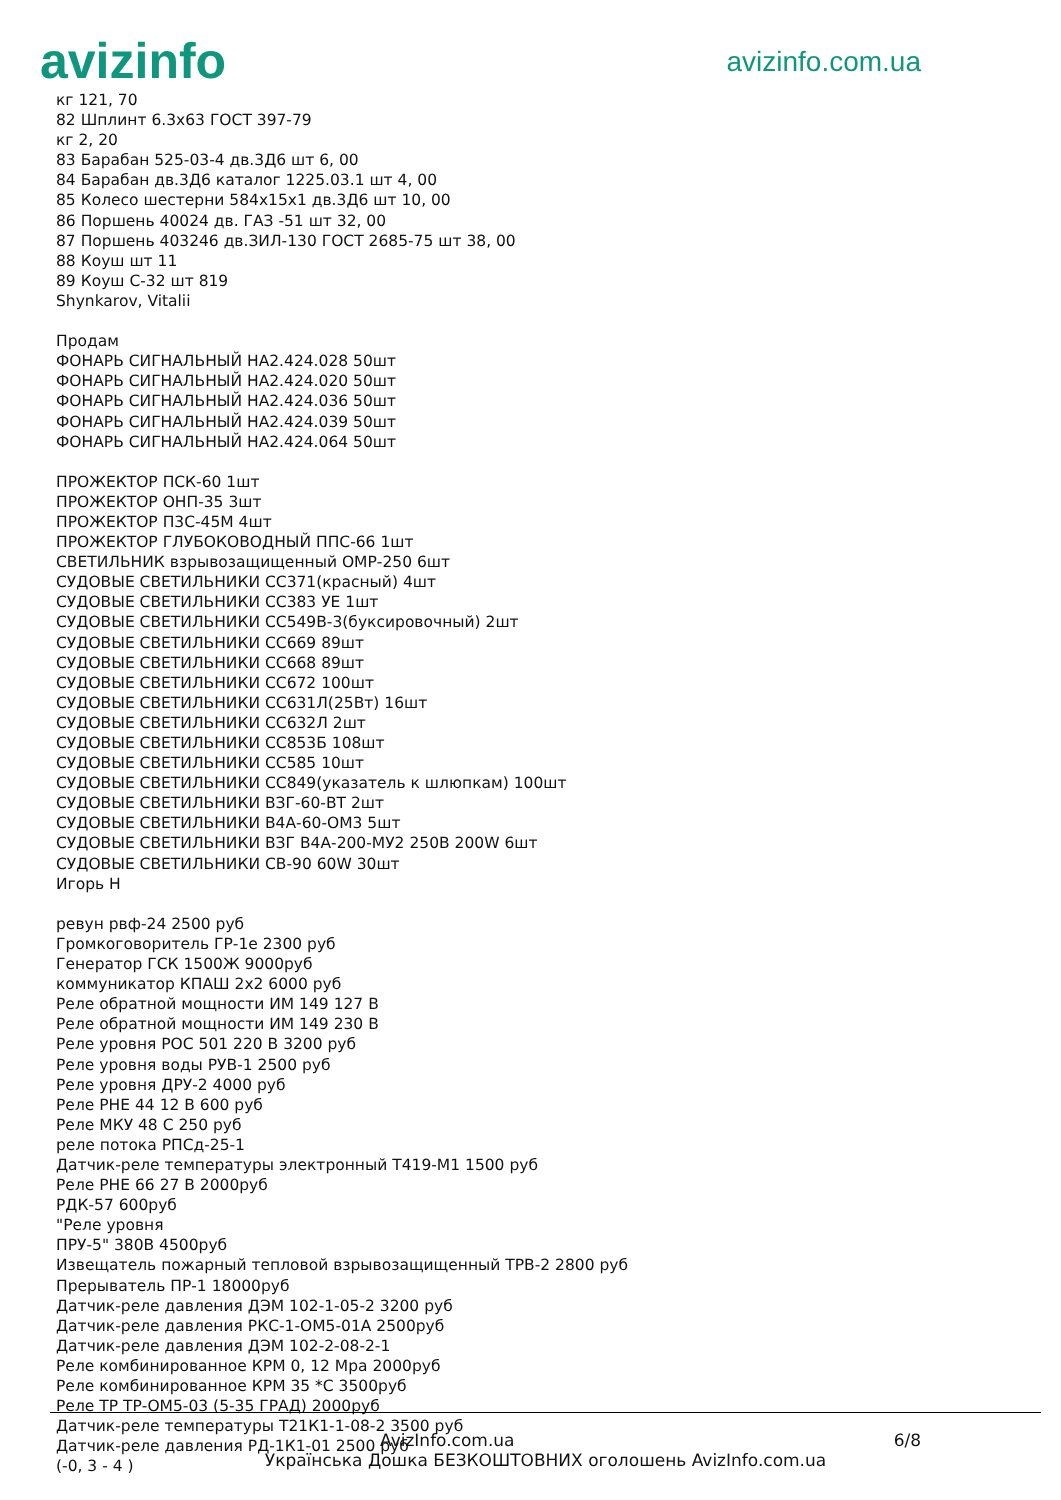avizinfo
avizinfo.com.ua
кг 121, 70
82 Шплинт 6.3х63 ГОСТ 397-79
кг 2, 20
83 Барабан 525-03-4 дв.3Д6 шт 6, 00
84 Барабан дв.3Д6 каталог 1225.03.1 шт 4, 00
85 Колесо шестерни 584х15х1 дв.3Д6 шт 10, 00
86 Поршень 40024 дв. ГАЗ -51 шт 32, 00
87 Поршень 403246 дв.ЗИЛ-130 ГОСТ 2685-75 шт 38, 00
88 Коуш шт 11
89 Коуш С-32 шт 819
Shynkarov, Vitalii
Продам
ФОНАРЬ СИГНАЛЬНЫЙ НА2.424.028 50шт
ФОНАРЬ СИГНАЛЬНЫЙ НА2.424.020 50шт
ФОНАРЬ СИГНАЛЬНЫЙ НА2.424.036 50шт
ФОНАРЬ СИГНАЛЬНЫЙ НА2.424.039 50шт
ФОНАРЬ СИГНАЛЬНЫЙ НА2.424.064 50шт
ПРОЖЕКТОР ПСК-60 1шт
ПРОЖЕКТОР ОНП-35 3шт
ПРОЖЕКТОР П3С-45М 4шт
ПРОЖЕКТОР ГЛУБОКОВОДНЫЙ ППС-66 1шт
СВЕТИЛЬНИК взрывозащищенный ОМР-250 6шт
СУДОВЫЕ СВЕТИЛЬНИКИ СС371(красный) 4шт
СУДОВЫЕ СВЕТИЛЬНИКИ СС383 УЕ 1шт
СУДОВЫЕ СВЕТИЛЬНИКИ СС549В-3(буксировочный) 2шт
СУДОВЫЕ СВЕТИЛЬНИКИ СС669 89шт
СУДОВЫЕ СВЕТИЛЬНИКИ СС668 89шт
СУДОВЫЕ СВЕТИЛЬНИКИ СС672 100шт
СУДОВЫЕ СВЕТИЛЬНИКИ СС631Л(25Вт) 16шт
СУДОВЫЕ СВЕТИЛЬНИКИ СС632Л 2шт
СУДОВЫЕ СВЕТИЛЬНИКИ СС853Б 108шт
СУДОВЫЕ СВЕТИЛЬНИКИ СС585 10шт
СУДОВЫЕ СВЕТИЛЬНИКИ СС849(указатель к шлюпкам) 100шт
СУДОВЫЕ СВЕТИЛЬНИКИ ВЗГ-60-ВТ 2шт
СУДОВЫЕ СВЕТИЛЬНИКИ В4А-60-ОМ3 5шт
СУДОВЫЕ СВЕТИЛЬНИКИ ВЗГ В4А-200-МУ2 250В 200W 6шт
СУДОВЫЕ СВЕТИЛЬНИКИ СВ-90 60W 30шт
Игорь Н
ревун рвф-24 2500 руб
Громкоговоритель ГР-1е 2300 руб
Генератор ГСК 1500Ж 9000руб
коммуникатор КПАШ 2х2 6000 руб
Реле обратной мощности ИМ 149 127 В
Реле обратной мощности ИМ 149 230 В
Реле уровня РОС 501 220 В 3200 руб
Реле уровня воды РУВ-1 2500 руб
Реле уровня ДРУ-2 4000 руб
Реле РНЕ 44 12 В 600 руб
Реле МКУ 48 С 250 руб
реле потока РПСд-25-1
Датчик-реле температуры электронный Т419-М1 1500 руб
Реле РНЕ 66 27 В 2000руб
РДК-57 600руб
"Реле уровня
ПРУ-5" 380В 4500руб
Извещатель пожарный тепловой взрывозащищенный ТРВ-2 2800 руб
Прерыватель ПР-1 18000руб
Датчик-реле давления ДЭМ 102-1-05-2 3200 руб
Датчик-реле давления РКС-1-ОМ5-01А 2500руб
Датчик-реле давления ДЭМ 102-2-08-2-1
Реле комбинированное КРМ 0, 12 Мра 2000руб
Реле комбинированное КРМ 35 *С 3500руб
Реле ТР ТР-ОМ5-03 (5-35 ГРАД) 2000руб
Датчик-реле температуры Т21К1-1-08-2 3500 руб
Датчик-реле давления РД-1К1-01 2500 руб
(-0, 3 - 4 )
AvizInfo.com.ua 6/8
Українська Дошка БЕЗКОШТОВНИХ оголошень AvizInfo.com.ua